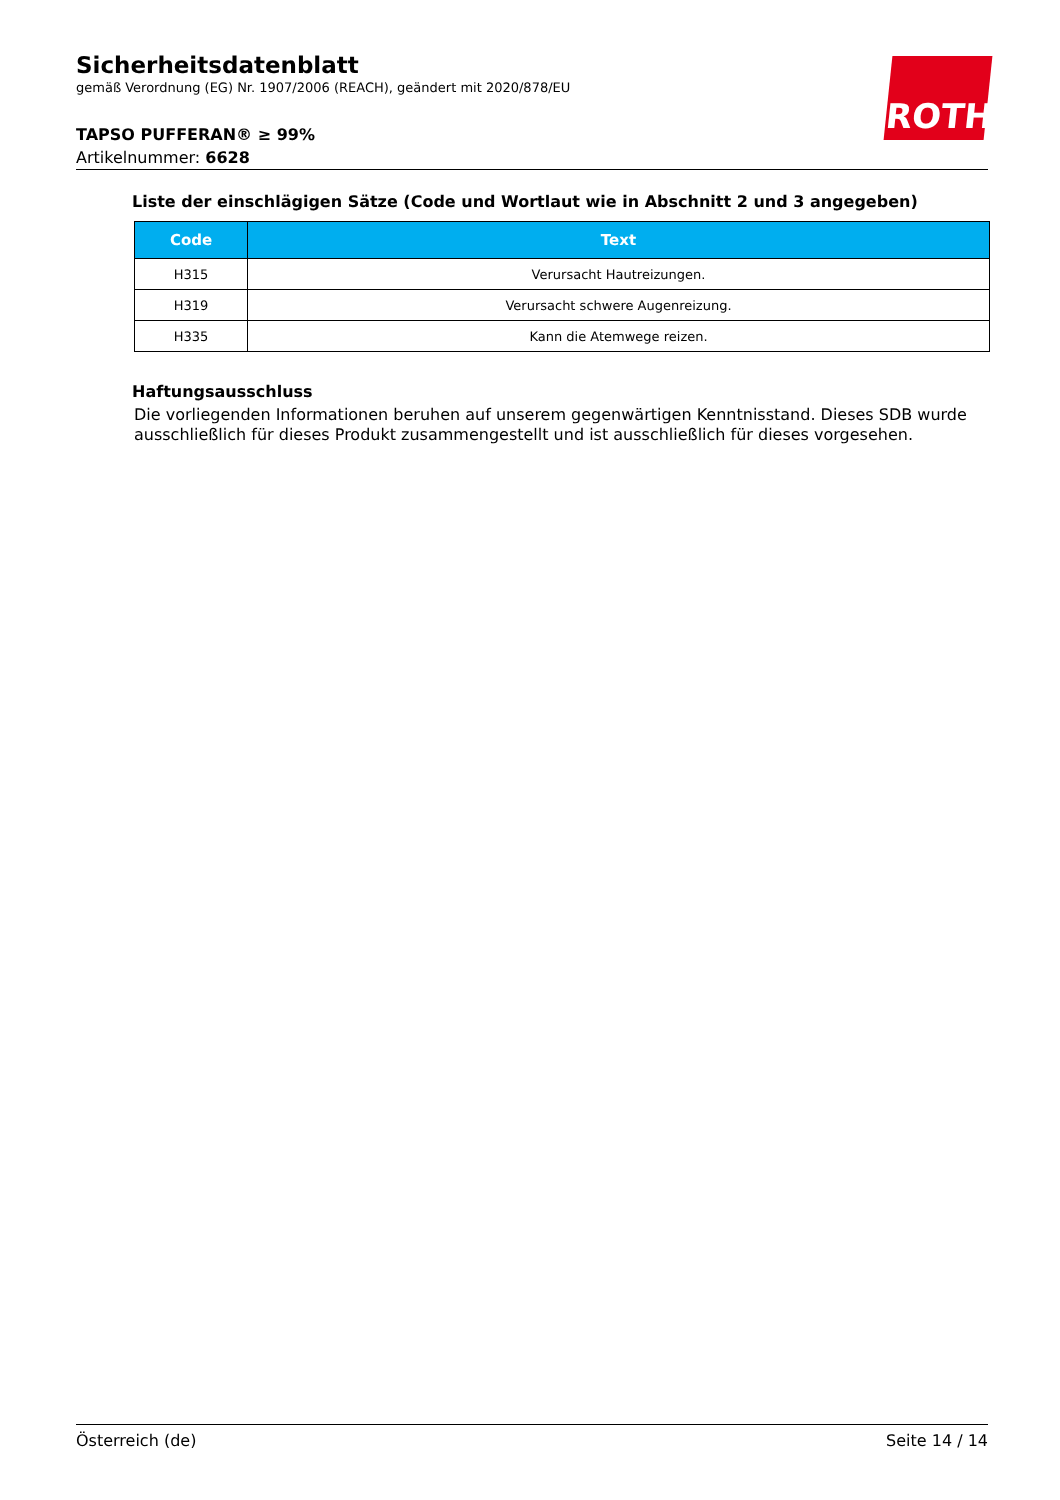Sicherheitsdatenblatt
gemäß Verordnung (EG) Nr. 1907/2006 (REACH), geändert mit 2020/878/EU
TAPSO PUFFERAN® ≥ 99%
Artikelnummer: 6628
ROTH
Liste der einschlägigen Sätze (Code und Wortlaut wie in Abschnitt 2 und 3 angegeben)
| Code | Text |
| --- | --- |
| H315 | Verursacht Hautreizungen. |
| H319 | Verursacht schwere Augenreizung. |
| H335 | Kann die Atemwege reizen. |
Haftungsausschluss
Die vorliegenden Informationen beruhen auf unserem gegenwärtigen Kenntnisstand. Dieses SDB wurde ausschließlich für dieses Produkt zusammengestellt und ist ausschließlich für dieses vorgesehen.
Österreich (de) Seite 14 / 14